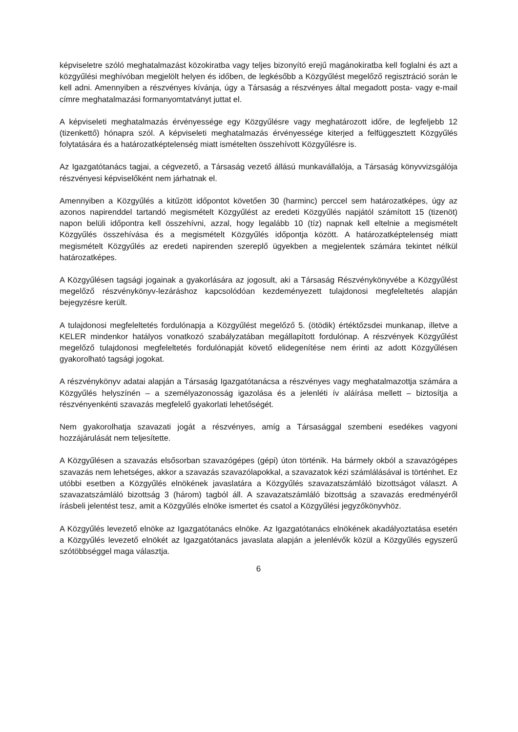képviseletre szóló meghatalmazást közokiratba vagy teljes bizonyító erejű magánokiratba kell foglalni és azt a közgyűlési meghívóban megjelölt helyen és időben, de legkésőbb a Közgyűlést megelőző regisztráció során le kell adni. Amennyiben a részvényes kívánja, úgy a Társaság a részvényes által megadott posta- vagy e-mail címre meghatalmazási formanyomtatványt juttat el.
A képviseleti meghatalmazás érvényessége egy Közgyűlésre vagy meghatározott időre, de legfeljebb 12 (tizenkettő) hónapra szól. A képviseleti meghatalmazás érvényessége kiterjed a felfüggesztett Közgyűlés folytatására és a határozatképtelenség miatt ismételten összehívott Közgyűlésre is.
Az Igazgatótanács tagjai, a cégvezető, a Társaság vezető állású munkavállalója, a Társaság könyvvizsgálója részvényesi képviselőként nem járhatnak el.
Amennyiben a Közgyűlés a kitűzött időpontot követően 30 (harminc) perccel sem határozatképes, úgy az azonos napirenddel tartandó megismételt Közgyűlést az eredeti Közgyűlés napjától számított 15 (tizenöt) napon belüli időpontra kell összehívni, azzal, hogy legalább 10 (tíz) napnak kell eltelnie a megismételt Közgyűlés összehívása és a megismételt Közgyűlés időpontja között. A határozatképtelenség miatt megismételt Közgyűlés az eredeti napirenden szereplő ügyekben a megjelentek számára tekintet nélkül határozatképes.
A Közgyűlésen tagsági jogainak a gyakorlására az jogosult, aki a Társaság Részvénykönyvébe a Közgyűlést megelőző részvénykönyv-lezáráshoz kapcsolódóan kezdeményezett tulajdonosi megfeleltetés alapján bejegyzésre került.
A tulajdonosi megfeleltetés fordulónapja a Közgyűlést megelőző 5. (ötödik) értéktőzsdei munkanap, illetve a KELER mindenkor hatályos vonatkozó szabályzatában megállapított fordulónap. A részvények Közgyűlést megelőző tulajdonosi megfeleltetés fordulónapját követő elidegenítése nem érinti az adott Közgyűlésen gyakorolható tagsági jogokat.
A részvénykönyv adatai alapján a Társaság Igazgatótanácsa a részvényes vagy meghatalmazottja számára a Közgyűlés helyszínén – a személyazonosság igazolása és a jelenléti ív aláírása mellett – biztosítja a részvényenkénti szavazás megfelelő gyakorlati lehetőségét.
Nem gyakorolhatja szavazati jogát a részvényes, amíg a Társasággal szembeni esedékes vagyoni hozzájárulását nem teljesítette.
A Közgyűlésen a szavazás elsősorban szavazógépes (gépi) úton történik. Ha bármely okból a szavazógépes szavazás nem lehetséges, akkor a szavazás szavazólapokkal, a szavazatok kézi számlálásával is történhet. Ez utóbbi esetben a Közgyűlés elnökének javaslatára a Közgyűlés szavazatszámláló bizottságot választ. A szavazatszámláló bizottság 3 (három) tagból áll. A szavazatszámláló bizottság a szavazás eredményéről írásbeli jelentést tesz, amit a Közgyűlés elnöke ismertet és csatol a Közgyűlési jegyzőkönyvhöz.
A Közgyűlés levezető elnöke az Igazgatótanács elnöke. Az Igazgatótanács elnökének akadályoztatása esetén a Közgyűlés levezető elnökét az Igazgatótanács javaslata alapján a jelenlévők közül a Közgyűlés egyszerű szótöbbséggel maga választja.
6